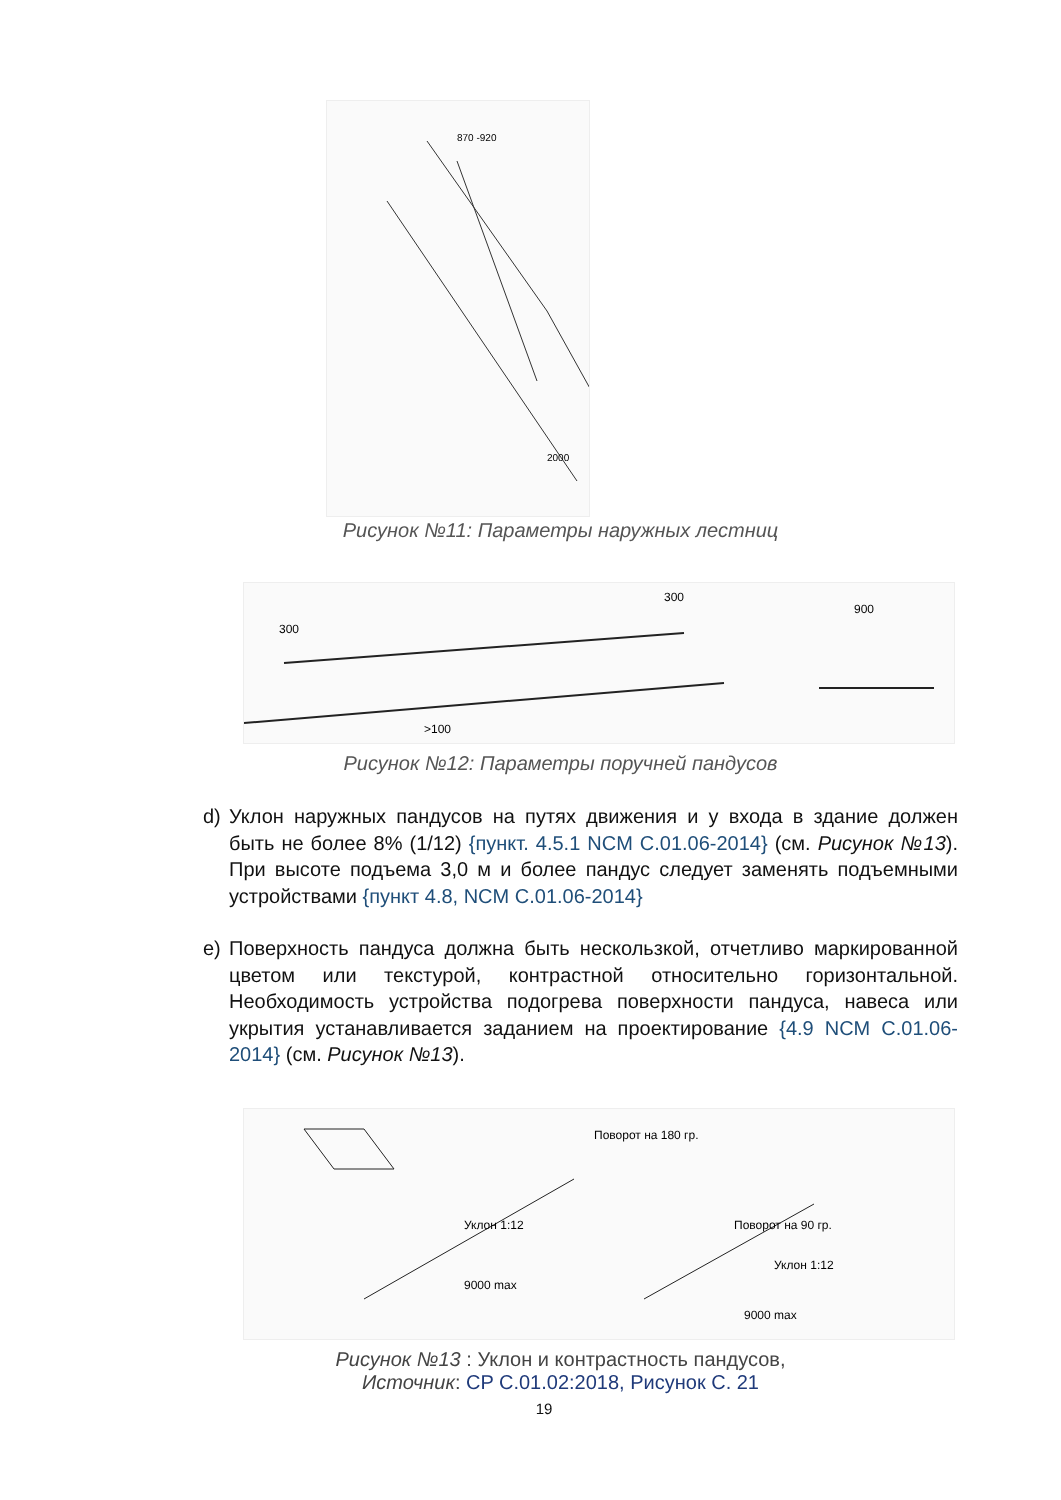870 -920
2000
Рисунок №11: Параметры наружных лестниц
300
300
900
>100
Рисунок №12: Параметры поручней пандусов
d) Уклон наружных пандусов на путях движения и у входа в здание должен быть не более 8% (1/12) {пункт. 4.5.1 NCM C.01.06-2014} (см. Рисунок №13). При высоте подъема 3,0 м и более пандус следует заменять подъемными устройствами {пункт 4.8, NCM C.01.06-2014}
e) Поверхность пандуса должна быть нескользкой, отчетливо маркированной цветом или текстурой, контрастной относительно горизонтальной. Необходимость устройства подогрева поверхности пандуса, навеса или укрытия устанавливается заданием на проектирование {4.9 NCM C.01.06-2014} (см. Рисунок №13).
Поворот на 180 гр.
Поворот на 90 гр.
Уклон 1:12
Уклон 1:12
9000 max
9000 max
Рисунок №13 : Уклон и контрастность пандусов,
Источник: CP C.01.02:2018, Рисунок С. 21
19